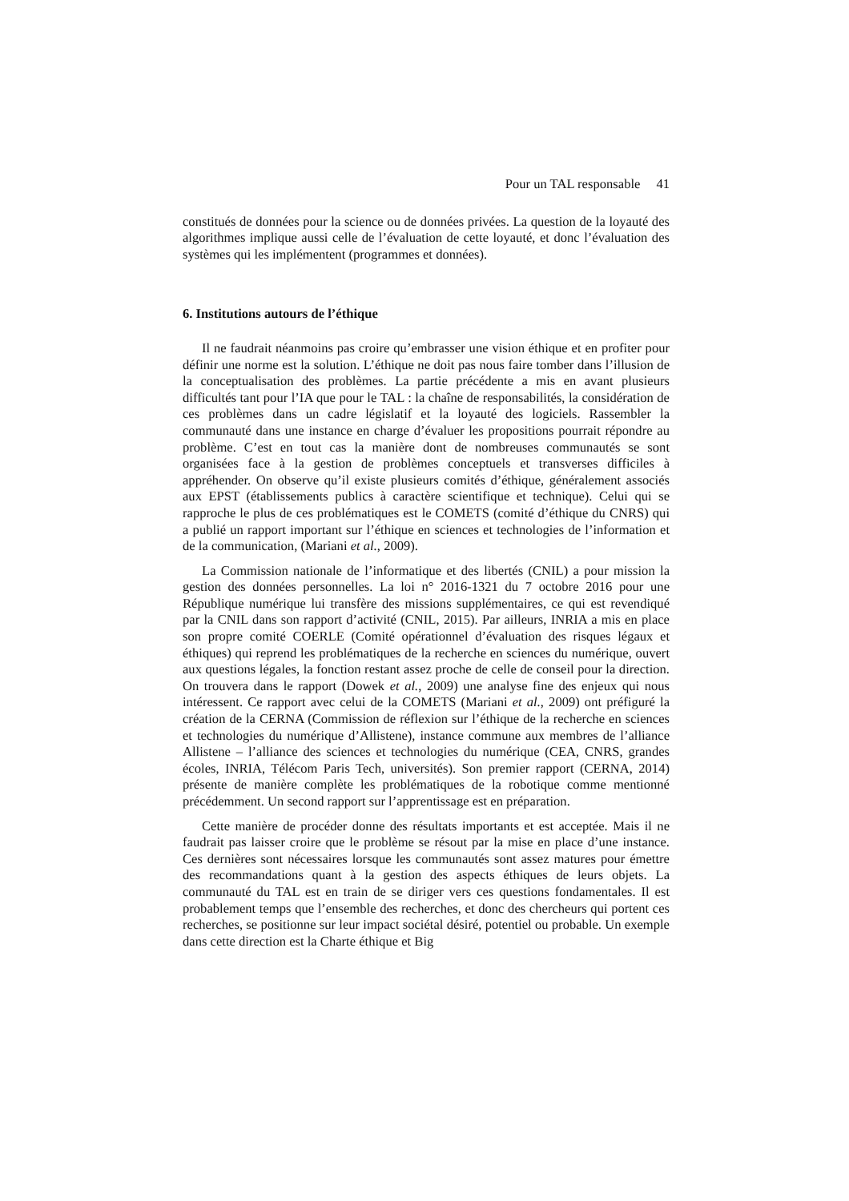Pour un TAL responsable 41
constitués de données pour la science ou de données privées. La question de la loyauté des algorithmes implique aussi celle de l’évaluation de cette loyauté, et donc l’évaluation des systèmes qui les implémentent (programmes et données).
6. Institutions autours de l’éthique
Il ne faudrait néanmoins pas croire qu’embrasser une vision éthique et en profiter pour définir une norme est la solution. L’éthique ne doit pas nous faire tomber dans l’illusion de la conceptualisation des problèmes. La partie précédente a mis en avant plusieurs difficultés tant pour l’IA que pour le TAL : la chaîne de responsabilités, la considération de ces problèmes dans un cadre législatif et la loyauté des logiciels. Rassembler la communauté dans une instance en charge d’évaluer les propositions pourrait répondre au problème. C’est en tout cas la manière dont de nombreuses communautés se sont organisées face à la gestion de problèmes conceptuels et transverses difficiles à appréhender. On observe qu’il existe plusieurs comités d’éthique, généralement associés aux EPST (établissements publics à caractère scientifique et technique). Celui qui se rapproche le plus de ces problématiques est le COMETS (comité d’éthique du CNRS) qui a publié un rapport important sur l’éthique en sciences et technologies de l’information et de la communication, (Mariani et al., 2009).
La Commission nationale de l’informatique et des libertés (CNIL) a pour mission la gestion des données personnelles. La loi n° 2016-1321 du 7 octobre 2016 pour une République numérique lui transfère des missions supplémentaires, ce qui est revendiqué par la CNIL dans son rapport d’activité (CNIL, 2015). Par ailleurs, INRIA a mis en place son propre comité COERLE (Comité opérationnel d’évaluation des risques légaux et éthiques) qui reprend les problématiques de la recherche en sciences du numérique, ouvert aux questions légales, la fonction restant assez proche de celle de conseil pour la direction. On trouvera dans le rapport (Dowek et al., 2009) une analyse fine des enjeux qui nous intéressent. Ce rapport avec celui de la COMETS (Mariani et al., 2009) ont préfiguré la création de la CERNA (Commission de réflexion sur l’éthique de la recherche en sciences et technologies du numérique d’Allistene), instance commune aux membres de l’alliance Allistene – l’alliance des sciences et technologies du numérique (CEA, CNRS, grandes écoles, INRIA, Télécom Paris Tech, universités). Son premier rapport (CERNA, 2014) présente de manière complète les problématiques de la robotique comme mentionné précédemment. Un second rapport sur l’apprentissage est en préparation.
Cette manière de procéder donne des résultats importants et est acceptée. Mais il ne faudrait pas laisser croire que le problème se résout par la mise en place d’une instance. Ces dernières sont nécessaires lorsque les communautés sont assez matures pour émettre des recommandations quant à la gestion des aspects éthiques de leurs objets. La communauté du TAL est en train de se diriger vers ces questions fondamentales. Il est probablement temps que l’ensemble des recherches, et donc des chercheurs qui portent ces recherches, se positionne sur leur impact sociétal désiré, potentiel ou probable. Un exemple dans cette direction est la Charte éthique et Big